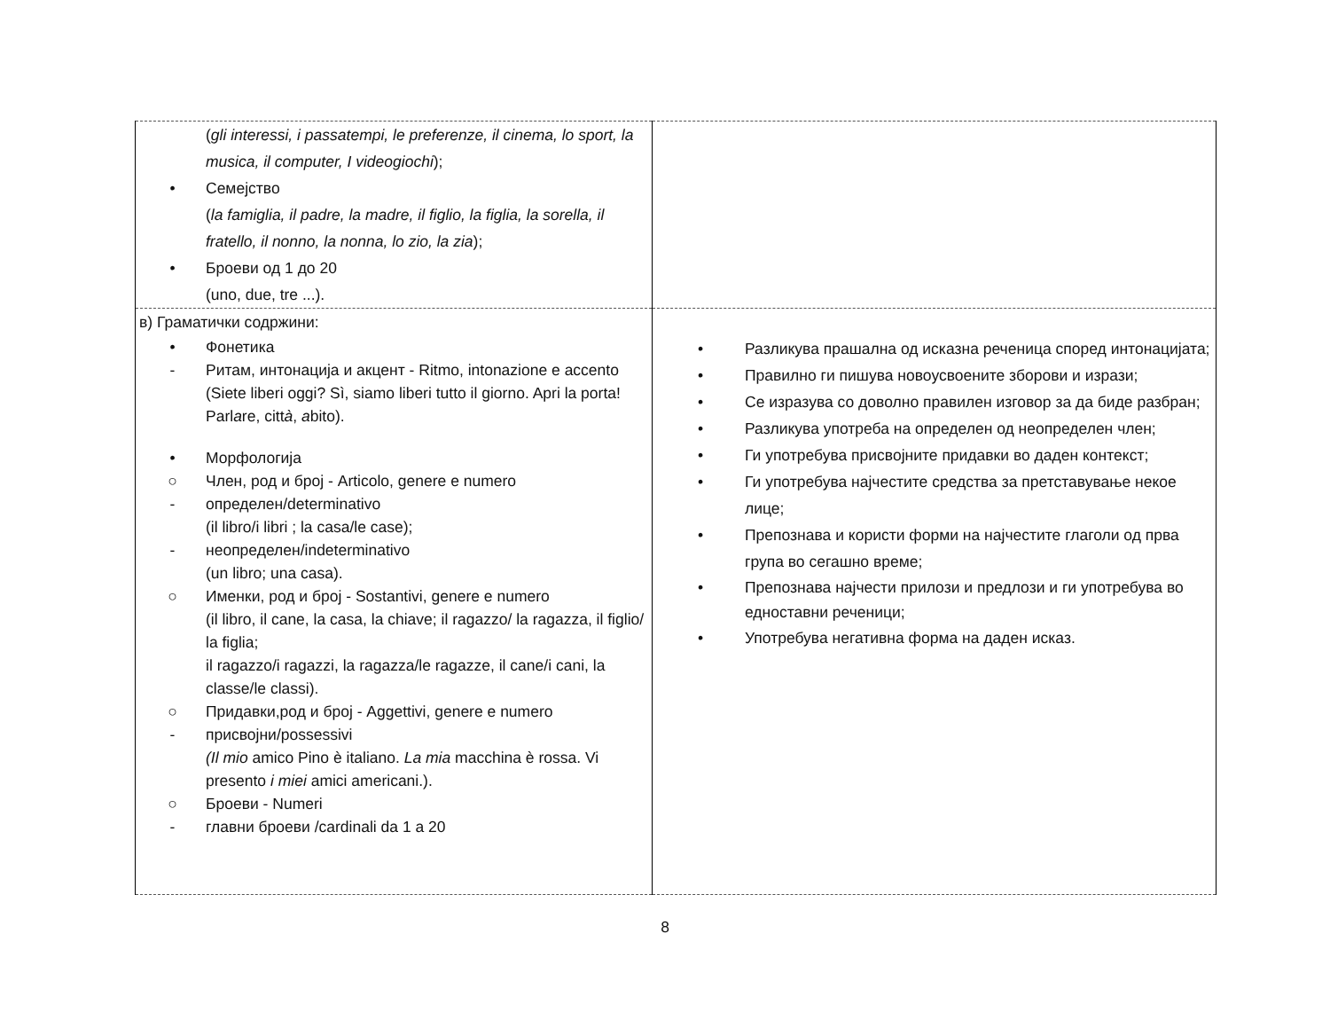| ( gli interessi, i passatempi, le preferenze, il cinema, lo sport, la musica, il computer, I videogiochi ); • Семејство ( la famiglia, il padre, la madre, il figlio, la figlia, la sorella, il fratello, il nonno, la nonna, lo zio, la zia ); • Броеви од 1 до 20 (uno, due, tre ...). | |
| в) Граматички содржини: • Фонетика - Ритам, интонација и акцент - Ritmo, intonazione e accento (Siete liberi oggi? Sì, siamo liberi tutto il giorno. Apri la porta! Parl a re, citt à , a bito). • Морфологија ○ Член, род и број - Articolo, genere e numero - определен/determinativo (il libro/i libri ; la casa/le case); - неопределен/indeterminativo (un libro; una casa). ○ Именки, род и број - Sostantivi, genere e numero (il libro, il cane, la casa, la chiave; il ragazzo/ la ragazza, il figlio/ la figlia; il ragazzo/i ragazzi, la ragazza/le ragazze, il cane/i cani, la classe/le classi). ○ Придавки,род и број - Aggettivi, genere e numero - присвојни/possessivi (Il mio amico Pino è italiano. La mia macchina è rossa. Vi presento i miei amici americani.). ○ Броеви - Numeri - главни броеви /cardinali da 1 a 20 | • Разликува прашална од исказна реченица според интонацијата; • Правилно ги пишува новоусвоените зборови и изрази; • Се изразува со доволно правилен изговор за да биде разбран; • Разликува употреба на определен од неопределен член; • Ги употребува присвојните придавки во даден контекст; • Ги употребува најчестите средства за претставување некое лице; • Препознава и користи форми на најчестите глаголи од прва група во сегашно време; • Препознава најчести прилози и предлози и ги употребува во едноставни реченици; • Употребува негативна форма на даден исказ. |
8